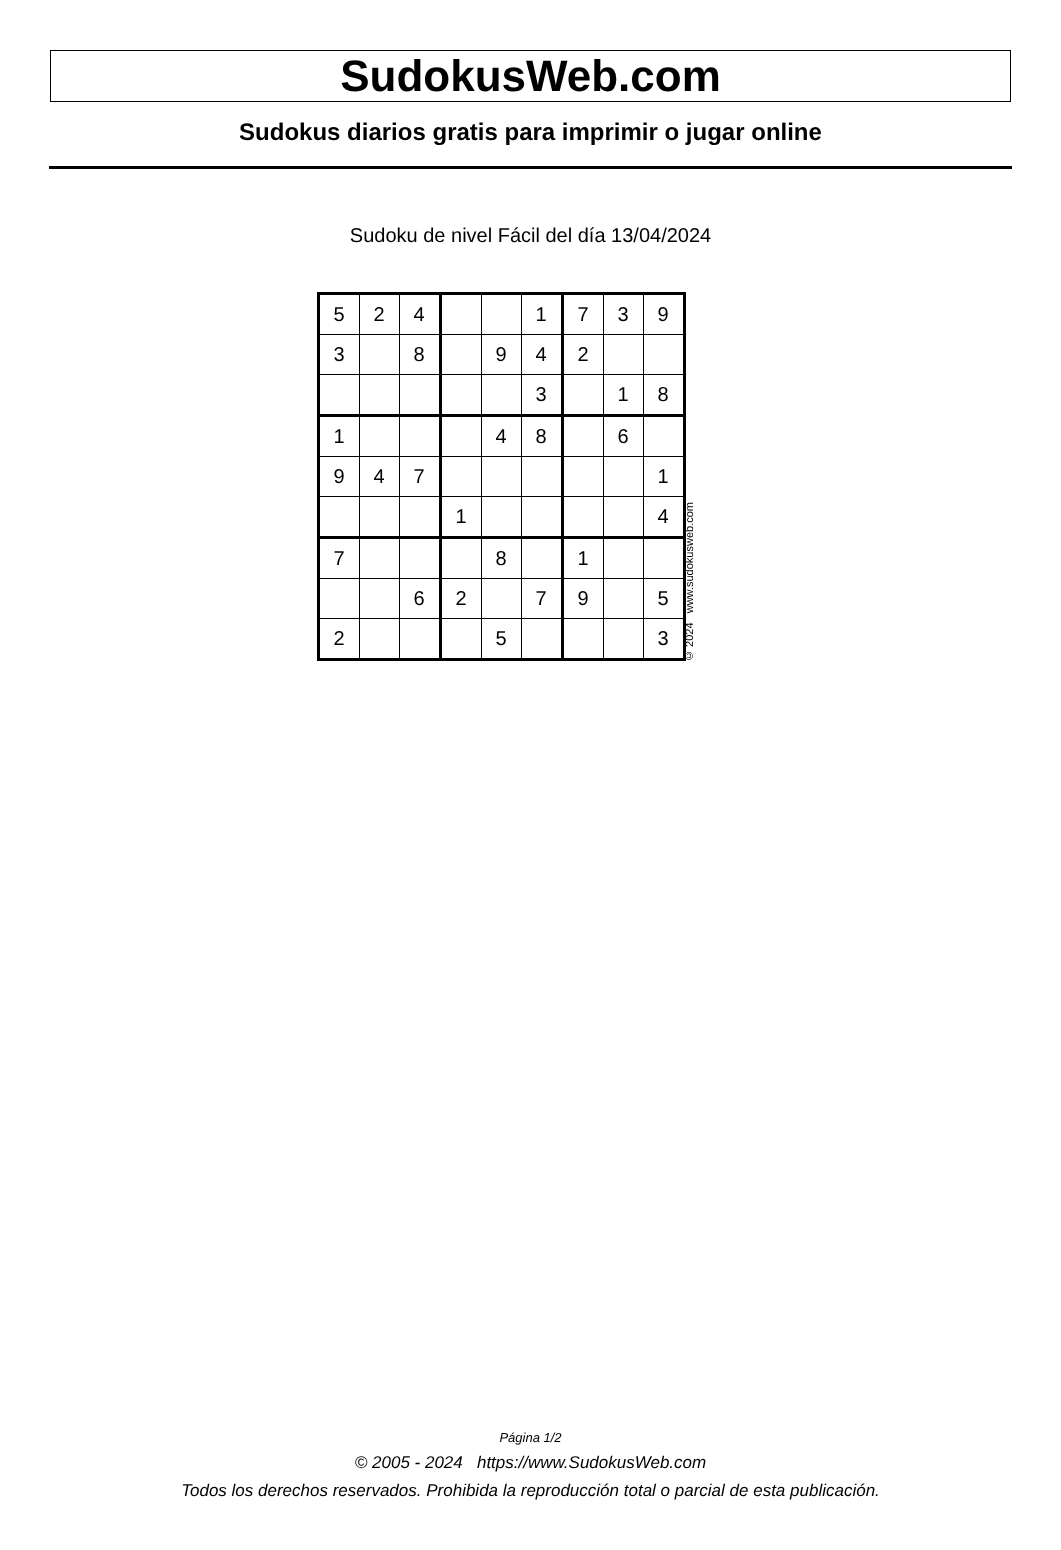SudokusWeb.com
Sudokus diarios gratis para imprimir o jugar online
Sudoku de nivel Fácil del día 13/04/2024
| 5 | 2 | 4 | | | 1 | 7 | 3 | 9 |
| 3 | | 8 | | 9 | 4 | 2 | | |
| | | | | | 3 | | 1 | 8 |
| 1 | | | | 4 | 8 | | 6 | |
| 9 | 4 | 7 | | | | | | 1 |
| | | | 1 | | | | | 4 |
| 7 | | | | 8 | | 1 | | |
| | | 6 | 2 | | 7 | 9 | | 5 |
| 2 | | | | 5 | | | | 3 |
© 2024 www.sudokusweb.com
Página 1/2
© 2005 - 2024 https://www.SudokusWeb.com
Todos los derechos reservados. Prohibida la reproducción total o parcial de esta publicación.